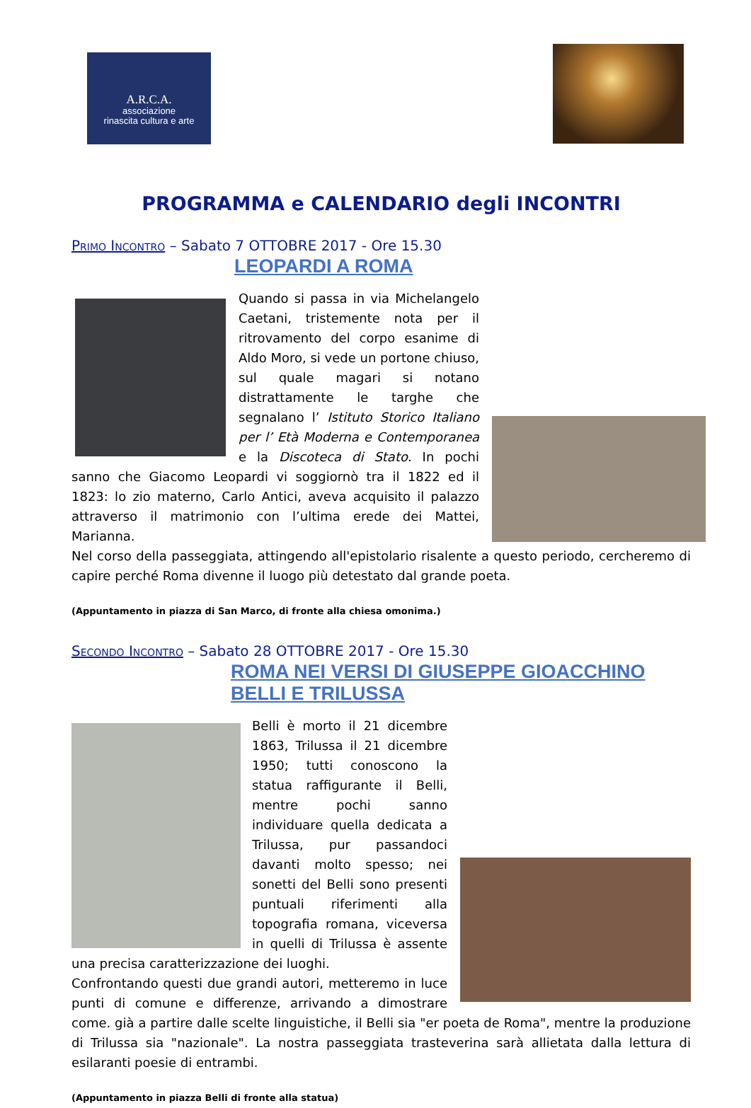A.R.C.A.
associazione
rinascita cultura e arte
PROGRAMMA e CALENDARIO degli INCONTRI
Primo Incontro – Sabato 7 OTTOBRE 2017 - Ore 15.30
LEOPARDI A ROMA
Quando si passa in via Michelangelo Caetani, tristemente nota per il ritrovamento del corpo esanime di Aldo Moro, si vede un portone chiuso, sul quale magari si notano distrattamente le targhe che segnalano l’ Istituto Storico Italiano per l’ Età Moderna e Contemporanea e la Discoteca di Stato. In pochi sanno che Giacomo Leopardi vi soggiornò tra il 1822 ed il 1823: lo zio materno, Carlo Antici, aveva acquisito il palazzo attraverso il matrimonio con l’ultima erede dei Mattei, Marianna.
Nel corso della passeggiata, attingendo all'epistolario risalente a questo periodo, cercheremo di capire perché Roma divenne il luogo più detestato dal grande poeta.
(Appuntamento in piazza di San Marco, di fronte alla chiesa omonima.)
Secondo Incontro – Sabato 28 OTTOBRE 2017 - Ore 15.30
ROMA NEI VERSI DI GIUSEPPE GIOACCHINO
BELLI E TRILUSSA
Belli è morto il 21 dicembre 1863, Trilussa il 21 dicembre 1950; tutti conoscono la statua raffigurante il Belli, mentre pochi sanno individuare quella dedicata a Trilussa, pur passandoci davanti molto spesso; nei sonetti del Belli sono presenti puntuali riferimenti alla topografia romana, viceversa in quelli di Trilussa è assente una precisa caratterizzazione dei luoghi.
Confrontando questi due grandi autori, metteremo in luce punti di comune e differenze, arrivando a dimostrare come. già a partire dalle scelte linguistiche, il Belli sia "er poeta de Roma", mentre la produzione di Trilussa sia "nazionale". La nostra passeggiata trasteverina sarà allietata dalla lettura di esilaranti poesie di entrambi.
(Appuntamento in piazza Belli di fronte alla statua)